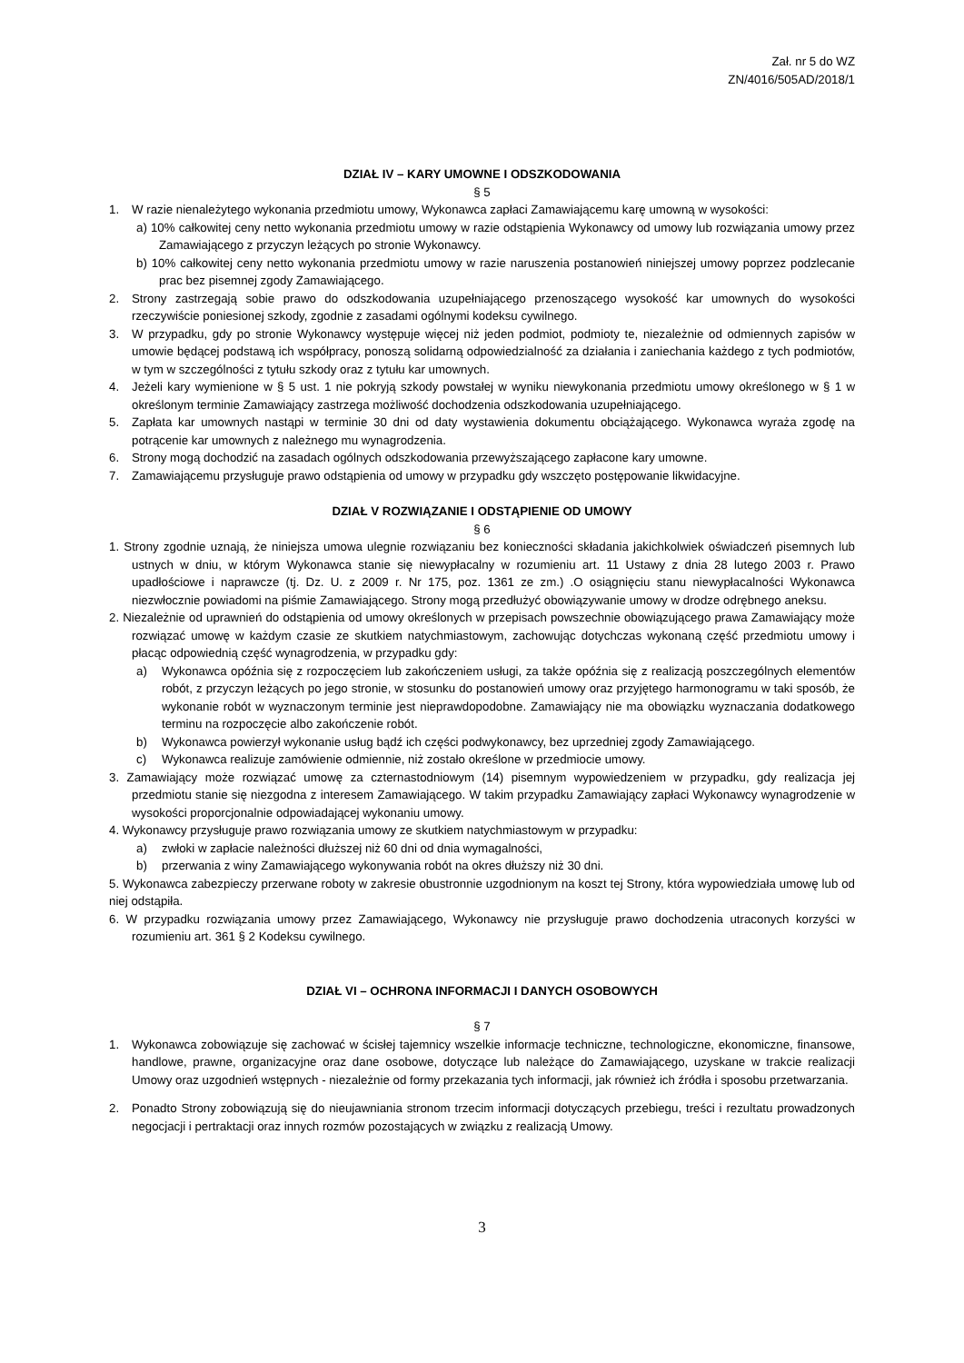Zał. nr 5 do WZ
ZN/4016/505AD/2018/1
DZIAŁ IV – KARY UMOWNE I ODSZKODOWANIA
§ 5
1. W razie nienależytego wykonania przedmiotu umowy, Wykonawca zapłaci Zamawiającemu karę umowną w wysokości:
a) 10% całkowitej ceny netto wykonania przedmiotu umowy w razie odstąpienia Wykonawcy od umowy lub rozwiązania umowy przez Zamawiającego z przyczyn leżących po stronie Wykonawcy.
b) 10% całkowitej ceny netto wykonania przedmiotu umowy w razie naruszenia postanowień niniejszej umowy poprzez podzlecanie prac bez pisemnej zgody Zamawiającego.
2. Strony zastrzegają sobie prawo do odszkodowania uzupełniającego przenoszącego wysokość kar umownych do wysokości rzeczywiście poniesionej szkody, zgodnie z zasadami ogólnymi kodeksu cywilnego.
3. W przypadku, gdy po stronie Wykonawcy występuje więcej niż jeden podmiot, podmioty te, niezależnie od odmiennych zapisów w umowie będącej podstawą ich współpracy, ponoszą solidarną odpowiedzialność za działania i zaniechania każdego z tych podmiotów, w tym w szczególności z tytułu szkody oraz z tytułu kar umownych.
4. Jeżeli kary wymienione w § 5 ust. 1 nie pokryją szkody powstałej w wyniku niewykonania przedmiotu umowy określonego w § 1 w określonym terminie Zamawiający zastrzega możliwość dochodzenia odszkodowania uzupełniającego.
5. Zapłata kar umownych nastąpi w terminie 30 dni od daty wystawienia dokumentu obciążającego. Wykonawca wyraża zgodę na potrącenie kar umownych z należnego mu wynagrodzenia.
6. Strony mogą dochodzić na zasadach ogólnych odszkodowania przewyższającego zapłacone kary umowne.
7. Zamawiającemu przysługuje prawo odstąpienia od umowy w przypadku gdy wszczęto postępowanie likwidacyjne.
DZIAŁ V ROZWIĄZANIE I ODSTĄPIENIE OD UMOWY
§ 6
1. Strony zgodnie uznają, że niniejsza umowa ulegnie rozwiązaniu bez konieczności składania jakichkolwiek oświadczeń pisemnych lub ustnych w dniu, w którym Wykonawca stanie się niewypłacalny w rozumieniu art. 11 Ustawy z dnia 28 lutego 2003 r. Prawo upadłościowe i naprawcze (tj. Dz. U. z 2009 r. Nr 175, poz. 1361 ze zm.) .O osiągnięciu stanu niewypłacalności Wykonawca niezwłocznie powiadomi na piśmie Zamawiającego. Strony mogą przedłużyć obowiązywanie umowy w drodze odrębnego aneksu.
2. Niezależnie od uprawnień do odstąpienia od umowy określonych w przepisach powszechnie obowiązującego prawa Zamawiający może rozwiązać umowę w każdym czasie ze skutkiem natychmiastowym, zachowując dotychczas wykonaną część przedmiotu umowy i płacąc odpowiednią część wynagrodzenia, w przypadku gdy:
a) Wykonawca opóźnia się z rozpoczęciem lub zakończeniem usługi, za także opóźnia się z realizacją poszczególnych elementów robót, z przyczyn leżących po jego stronie, w stosunku do postanowień umowy oraz przyjętego harmonogramu w taki sposób, że wykonanie robót w wyznaczonym terminie jest nieprawdopodobne. Zamawiający nie ma obowiązku wyznaczania dodatkowego terminu na rozpoczęcie albo zakończenie robót.
b) Wykonawca powierzył wykonanie usług bądź ich części podwykonawcy, bez uprzedniej zgody Zamawiającego.
c) Wykonawca realizuje zamówienie odmiennie, niż zostało określone w przedmiocie umowy.
3. Zamawiający może rozwiązać umowę za czternastodniowym (14) pisemnym wypowiedzeniem w przypadku, gdy realizacja jej przedmiotu stanie się niezgodna z interesem Zamawiającego. W takim przypadku Zamawiający zapłaci Wykonawcy wynagrodzenie w wysokości proporcjonalnie odpowiadającej wykonaniu umowy.
4. Wykonawcy przysługuje prawo rozwiązania umowy ze skutkiem natychmiastowym w przypadku:
a) zwłoki w zapłacie należności dłuższej niż 60 dni od dnia wymagalności,
b) przerwania z winy Zamawiającego wykonywania robót na okres dłuższy niż 30 dni.
5. Wykonawca zabezpieczy przerwane roboty w zakresie obustronnie uzgodnionym na koszt tej Strony, która wypowiedziała umowę lub od niej odstąpiła.
6. W przypadku rozwiązania umowy przez Zamawiającego, Wykonawcy nie przysługuje prawo dochodzenia utraconych korzyści w rozumieniu art. 361 § 2 Kodeksu cywilnego.
DZIAŁ VI – OCHRONA INFORMACJI I DANYCH OSOBOWYCH
§ 7
1. Wykonawca zobowiązuje się zachować w ścisłej tajemnicy wszelkie informacje techniczne, technologiczne, ekonomiczne, finansowe, handlowe, prawne, organizacyjne oraz dane osobowe, dotyczące lub należące do Zamawiającego, uzyskane w trakcie realizacji Umowy oraz uzgodnień wstępnych - niezależnie od formy przekazania tych informacji, jak również ich źródła i sposobu przetwarzania.
2. Ponadto Strony zobowiązują się do nieujawniania stronom trzecim informacji dotyczących przebiegu, treści i rezultatu prowadzonych negocjacji i pertraktacji oraz innych rozmów pozostających w związku z realizacją Umowy.
3